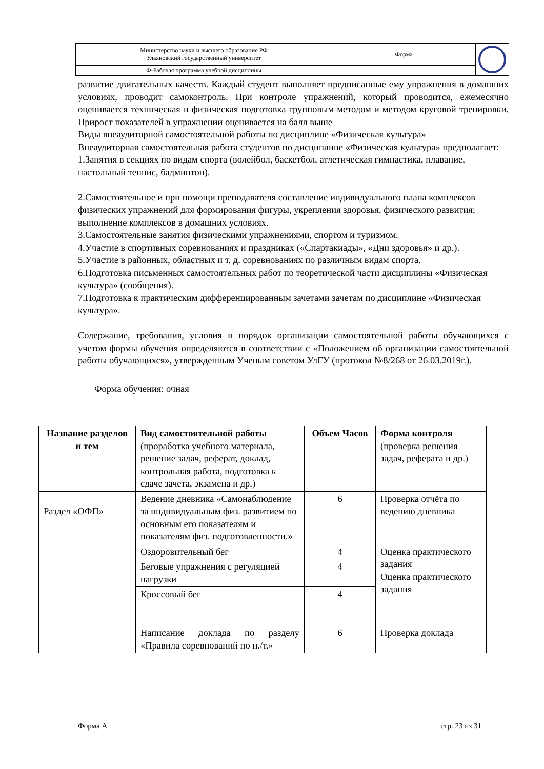| Министерство науки и высшего образования РФ Ульяновский государственный университет | Форма | |
| Ф-Рабочая программа учебной дисциплины | | |
развитие двигательных качеств. Каждый студент выполняет предписанные ему упражнения в домашних условиях, проводит самоконтроль. При контроле упражнений, который проводится, ежемесячно оценивается техническая и физическая подготовка групповым методом и методом круговой тренировки. Прирост показателей в упражнении оценивается на балл выше
Виды внеаудиторной самостоятельной работы по дисциплине «Физическая культура»
Внеаудиторная самостоятельная работа студентов по дисциплине «Физическая культура» предполагает:
1.Занятия в секциях по видам спорта (волейбол, баскетбол, атлетическая гимнастика, плавание, настольный теннис, бадминтон).
2.Самостоятельное и при помощи преподавателя составление индивидуального плана комплексов физических упражнений для формирования фигуры, укрепления здоровья, физического развития; выполнение комплексов в домашних условиях.
3.Самостоятельные занятия физическими упражнениями, спортом и туризмом.
4.Участие в спортивных соревнованиях и праздниках («Спартакиады», «Дни здоровья» и др.).
5.Участие в районных, областных и т. д. соревнованиях по различным видам спорта.
6.Подготовка письменных самостоятельных работ по теоретической части дисциплины «Физическая культура» (сообщения).
7.Подготовка к практическим дифференцированным зачетами зачетам по дисциплине «Физическая культура».
Содержание, требования, условия и порядок организации самостоятельной работы обучающихся с учетом формы обучения определяются в соответствии с «Положением об организации самостоятельной работы обучающихся», утвержденным Ученым советом УлГУ (протокол №8/268 от 26.03.2019г.).
Форма обучения: очная
| Название разделов и тем | Вид самостоятельной работы (проработка учебного материала, решение задач, реферат, доклад, контрольная работа, подготовка к сдаче зачета, экзамена и др.) | Объем Часов | Форма контроля (проверка решения задач, реферата и др.) |
| --- | --- | --- | --- |
| Раздел «ОФП» | Ведение дневника «Самонаблюдение за индивидуальным физ. развитием по основным его показателям и показателям физ. подготовленности.» | 6 | Проверка отчёта по ведению дневника |
| | Оздоровительный бег | 4 | Оценка практического задания Оценка практического задания |
| | Беговые упражнения с регуляцией нагрузки | 4 | |
| | Кроссовый бег | 4 | |
| | Написание доклада по разделу «Правила соревнований по н./т.» | 6 | Проверка доклада |
Форма А стр. 23 из 31